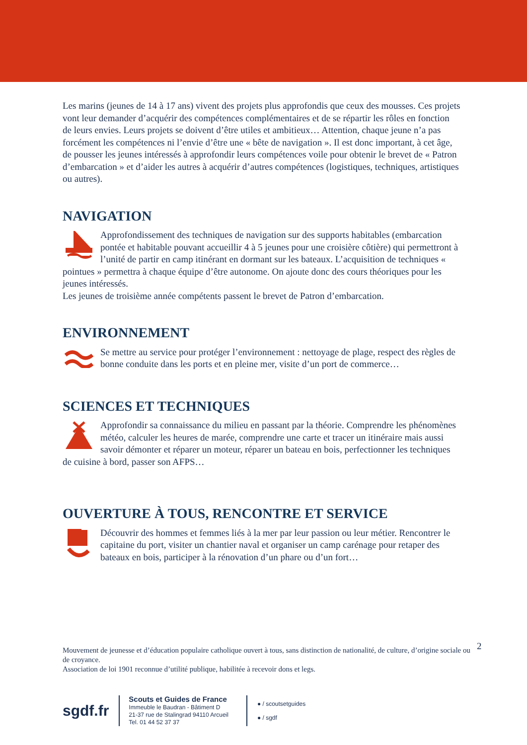Les marins (jeunes de 14 à 17 ans) vivent des projets plus approfondis que ceux des mousses. Ces projets vont leur demander d’acquérir des compétences complémentaires et de se répartir les rôles en fonction de leurs envies. Leurs projets se doivent d’être utiles et ambitieux… Attention, chaque jeune n’a pas forcément les compétences ni l’envie d’être une « bête de navigation ». Il est donc important, à cet âge, de pousser les jeunes intéressés à approfondir leurs compétences voile pour obtenir le brevet de « Patron d’embarcation » et d’aider les autres à acquérir d’autres compétences (logistiques, techniques, artistiques ou autres).
NAVIGATION
Approfondissement des techniques de navigation sur des supports habitables (embarcation pontée et habitable pouvant accueillir 4 à 5 jeunes pour une croisière côtière) qui permettront à l’unité de partir en camp itinérant en dormant sur les bateaux. L’acquisition de techniques « pointues » permettra à chaque équipe d’être autonome. On ajoute donc des cours théoriques pour les jeunes intéressés.
Les jeunes de troisième année compétents passent le brevet de Patron d’embarcation.
ENVIRONNEMENT
Se mettre au service pour protéger l’environnement : nettoyage de plage, respect des règles de bonne conduite dans les ports et en pleine mer, visite d’un port de commerce…
SCIENCES ET TECHNIQUES
Approfondir sa connaissance du milieu en passant par la théorie. Comprendre les phénomènes météo, calculer les heures de marée, comprendre une carte et tracer un itinéraire mais aussi savoir démonter et réparer un moteur, réparer un bateau en bois, perfectionner les techniques de cuisine à bord, passer son AFPS…
OUVERTURE À TOUS, RENCONTRE ET SERVICE
Découvrir des hommes et femmes liés à la mer par leur passion ou leur métier. Rencontrer le capitaine du port, visiter un chantier naval et organiser un camp carénage pour retaper des bateaux en bois, participer à la rénovation d’un phare ou d’un fort…
2
Mouvement de jeunesse et d’éducation populaire catholique ouvert à tous, sans distinction de nationalité, de culture, d’origine sociale ou de croyance.
Association de loi 1901 reconnue d’utilité publique, habilitée à recevoir dons et legs.
sgdf.fr
Scouts et Guides de France
Immeuble le Baudran - Bâtiment D
21-37 rue de Stalingrad 94110 Arcueil
Tel. 01 44 52 37 37
● / scoutsetguides
● / sgdf